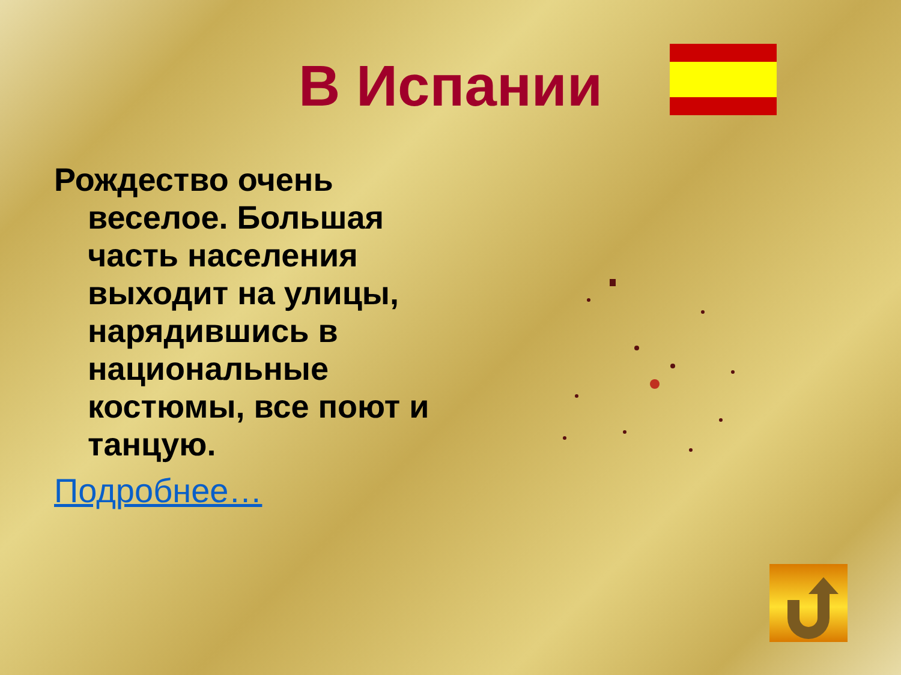В Испании
Рождество очень веселое. Большая часть населения выходит на улицы, нарядившись в национальные костюмы, все поют и танцую.
Подробнее…